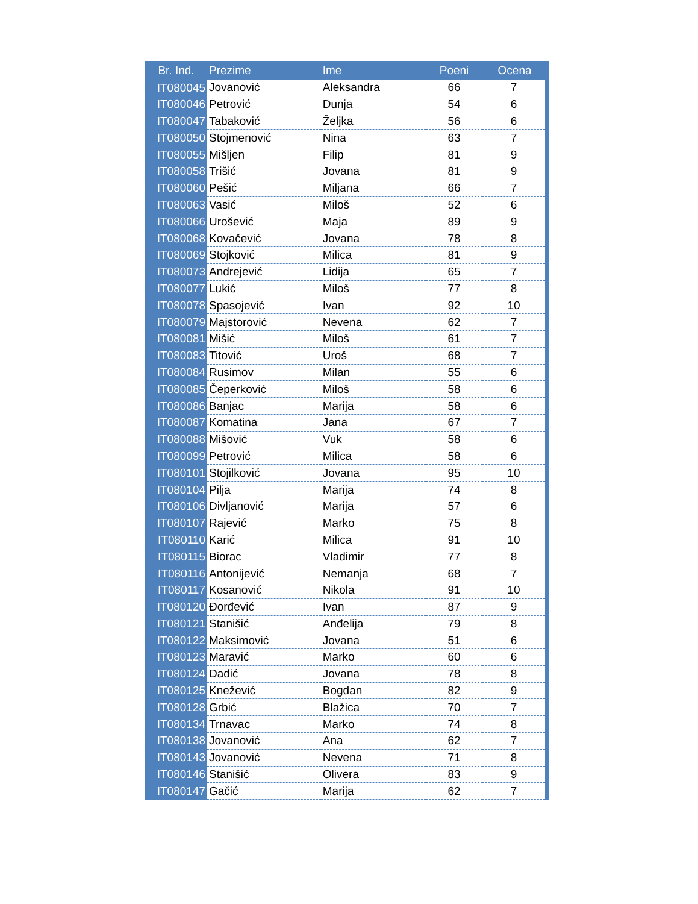| Br. Ind. | Prezime | Ime | Poeni | Ocena |
| --- | --- | --- | --- | --- |
| IT080045 | Jovanović | Aleksandra | 66 | 7 |
| IT080046 | Petrović | Dunja | 54 | 6 |
| IT080047 | Tabaković | Željka | 56 | 6 |
| IT080050 | Stojmenović | Nina | 63 | 7 |
| IT080055 | Mišljen | Filip | 81 | 9 |
| IT080058 | Trišić | Jovana | 81 | 9 |
| IT080060 | Pešić | Miljana | 66 | 7 |
| IT080063 | Vasić | Miloš | 52 | 6 |
| IT080066 | Urošević | Maja | 89 | 9 |
| IT080068 | Kovačević | Jovana | 78 | 8 |
| IT080069 | Stojković | Milica | 81 | 9 |
| IT080073 | Andrejević | Lidija | 65 | 7 |
| IT080077 | Lukić | Miloš | 77 | 8 |
| IT080078 | Spasojević | Ivan | 92 | 10 |
| IT080079 | Majstorović | Nevena | 62 | 7 |
| IT080081 | Mišić | Miloš | 61 | 7 |
| IT080083 | Titović | Uroš | 68 | 7 |
| IT080084 | Rusimov | Milan | 55 | 6 |
| IT080085 | Čeperković | Miloš | 58 | 6 |
| IT080086 | Banjac | Marija | 58 | 6 |
| IT080087 | Komatina | Jana | 67 | 7 |
| IT080088 | Mišović | Vuk | 58 | 6 |
| IT080099 | Petrović | Milica | 58 | 6 |
| IT080101 | Stojilković | Jovana | 95 | 10 |
| IT080104 | Pilja | Marija | 74 | 8 |
| IT080106 | Divljanović | Marija | 57 | 6 |
| IT080107 | Rajević | Marko | 75 | 8 |
| IT080110 | Karić | Milica | 91 | 10 |
| IT080115 | Biorac | Vladimir | 77 | 8 |
| IT080116 | Antonijević | Nemanja | 68 | 7 |
| IT080117 | Kosanović | Nikola | 91 | 10 |
| IT080120 | Đorđević | Ivan | 87 | 9 |
| IT080121 | Stanišić | Anđelija | 79 | 8 |
| IT080122 | Maksimović | Jovana | 51 | 6 |
| IT080123 | Maravić | Marko | 60 | 6 |
| IT080124 | Dadić | Jovana | 78 | 8 |
| IT080125 | Knežević | Bogdan | 82 | 9 |
| IT080128 | Grbić | Blažica | 70 | 7 |
| IT080134 | Trnavac | Marko | 74 | 8 |
| IT080138 | Jovanović | Ana | 62 | 7 |
| IT080143 | Jovanović | Nevena | 71 | 8 |
| IT080146 | Stanišić | Olivera | 83 | 9 |
| IT080147 | Gačić | Marija | 62 | 7 |